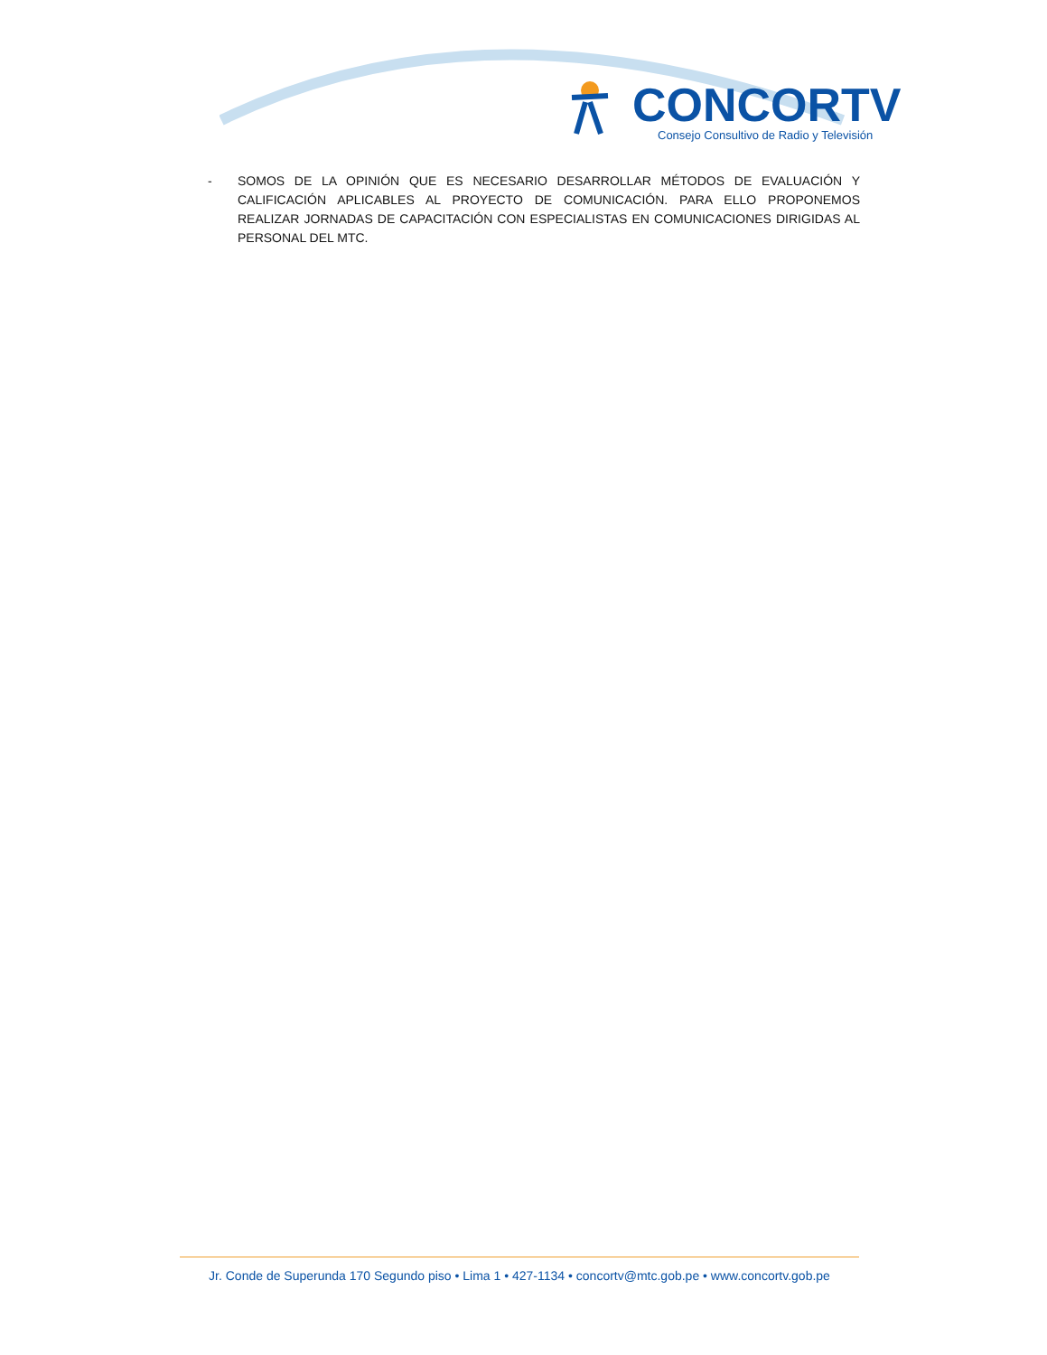CONCORTV
Consejo Consultivo de Radio y Televisión
- SOMOS DE LA OPINIÓN QUE ES NECESARIO DESARROLLAR MÉTODOS DE EVALUACIÓN Y CALIFICACIÓN APLICABLES AL PROYECTO DE COMUNICACIÓN. PARA ELLO PROPONEMOS REALIZAR JORNADAS DE CAPACITACIÓN CON ESPECIALISTAS EN COMUNICACIONES DIRIGIDAS AL PERSONAL DEL MTC.
Jr. Conde de Superunda 170 Segundo piso • Lima 1 • 427-1134 • concortv@mtc.gob.pe • www.concortv.gob.pe